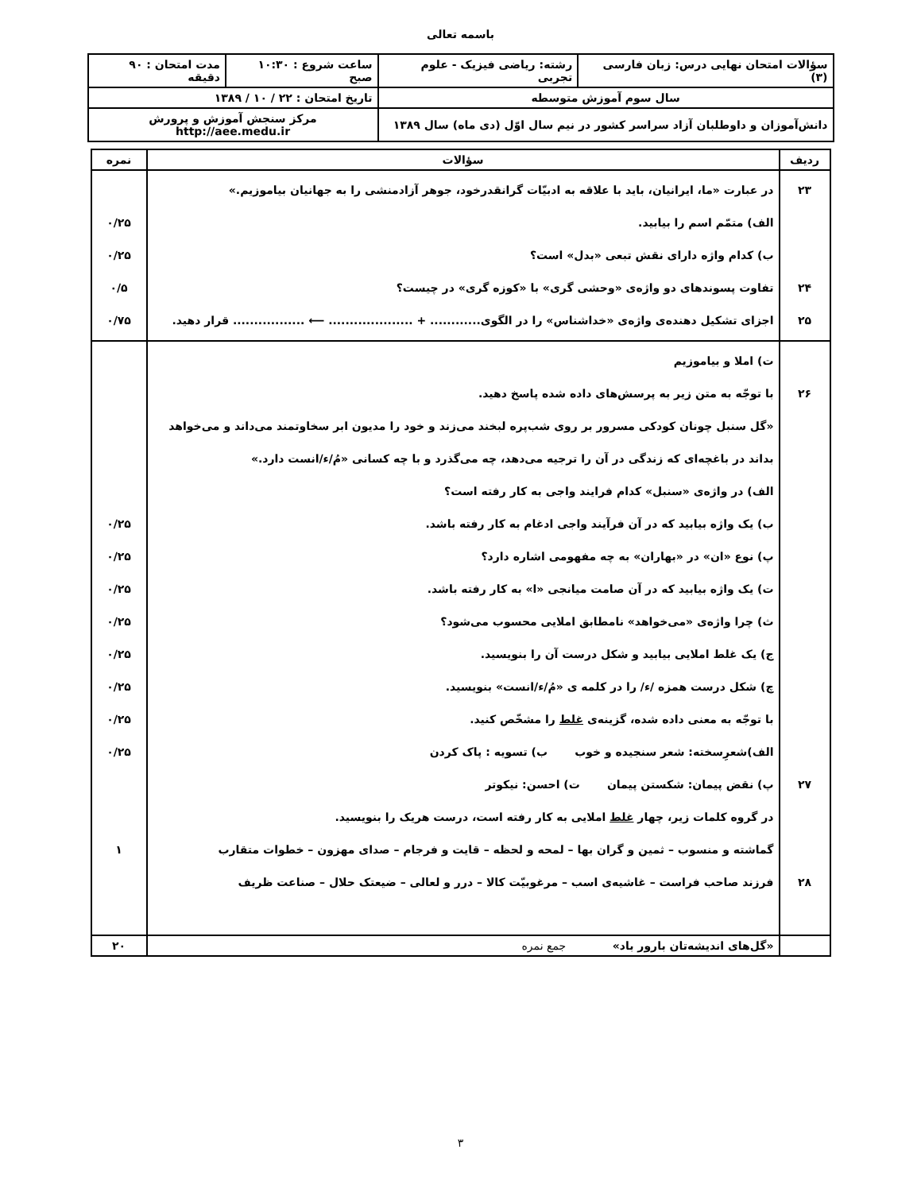باسمه تعالی
| سؤالات امتحان نهایی درس: زبان فارسی (۳) | رشته: ریاضی فیزیک - علوم تجربی | ساعت شروع : ۱۰:۳۰ صبح | مدت امتحان : ۹۰ دقیقه |
| سال سوم آموزش متوسطه | | تاریخ امتحان : ۲۲ / ۱۰ / ۱۳۸۹ | |
| دانش‌آموزان و داوطلبان آزاد سراسر کشور در نیم سال اوّل (دی ماه) سال ۱۳۸۹ | | مرکز سنجش آموزش و پرورش http://aee.medu.ir | |
| ردیف | سؤالات | نمره |
| --- | --- | --- |
| ۲۳ ۲۴ ۲۵ | در عبارت «ما، ایرانیان، باید با علاقه به ادبیّات گرانقدرخود، جوهر آزادمنشی را به جهانیان بیاموزیم.» الف) متمّم اسم را بیابید. ب) کدام واژه دارای نقش تبعی «بدل» است؟ تفاوت پسوندهای دو واژه‌ی «وحشی گری» با «کوزه گری» در چیست؟ اجزای تشکیل دهنده‌ی واژه‌ی «خداشناس» را در الگوی............ + .................... ⟵ ................. قرار دهید. | ۰/۲۵ ۰/۲۵ ۰/۵ ۰/۷۵ |
| ۲۶ ۲۷ ۲۸ | ت) املا و بیاموزیم با توجّه به متن زیر به پرسش‌های داده شده پاسخ دهید. «گل سنبل چونان کودکی مسرور بر روی شب‌پره لبخند می‌زند و خود را مدیون ابر سخاوتمند می‌داند و می‌خواهد بداند در باغچه‌ای که زندگی در آن را ترجیه می‌دهد، چه می‌گذرد و با چه کسانی «مُ/ء/انست دارد.» الف) در واژه‌ی «سنبل» کدام فرایند واجی به کار رفته است؟ ب) یک واژه بیابید که در آن فرآیند واجی ادغام به کار رفته باشد. پ) نوع «ان» در «بهاران» به چه مفهومی اشاره دارد؟ ت) یک واژه بیابید که در آن صامت میانجی «ا» به کار رفته باشد. ث) چرا واژه‌ی «می‌خواهد» نامطابق املایی محسوب می‌شود؟ ج) یک غلط املایی بیابید و شکل درست آن را بنویسید. چ) شکل درست همزه /ء/ را در کلمه ی «مُ/ء/انست» بنویسید. با توجّه به معنی داده شده، گزینه‌ی غلط را مشخّص کنید. الف)شعرِسخته: شعر سنجیده و خوب ب) تسویه : پاک کردن پ) نقض پیمان: شکستن پیمان ت) احسن: نیکوتر در گروه کلمات زیر، چهار غلط املایی به کار رفته است، درست هریک را بنویسید. گماشته و منسوب – ثمین و گران بها – لمحه و لحظه – قایت و فرجام – صدای مهزون – خطوات متقارب فرزند صاحب فراست – غاشیه‌ی اسب – مرغوبیّت کالا – درر و لعالی – ضیعتک حلال – صناعت ظریف | ۰/۲۵ ۰/۲۵ ۰/۲۵ ۰/۲۵ ۰/۲۵ ۰/۲۵ ۰/۲۵ ۰/۲۵ ۱ |
| | «گل‌های اندیشه‌تان بارور باد» جمع نمره | ۲۰ |
۳